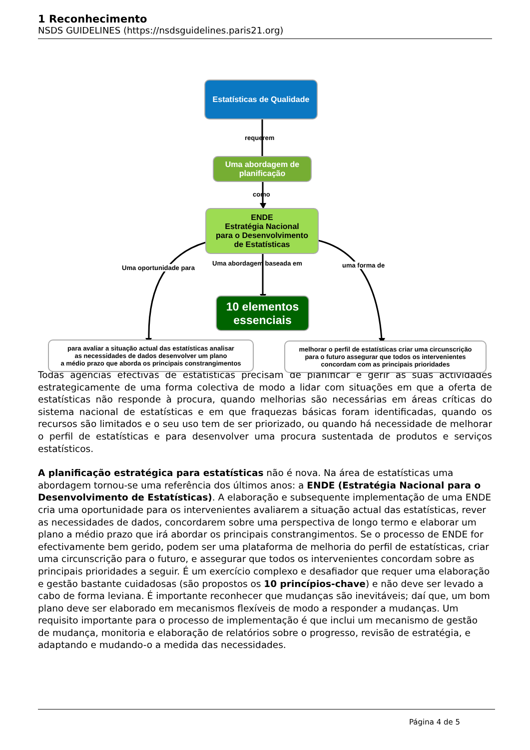1 Reconhecimento
NSDS GUIDELINES (https://nsdsguidelines.paris21.org)
Estatísticas de Qualidade
requerem
Uma abordagem de planificação
como
ENDE
Estratégia Nacional
para o Desenvolvimento
de Estatísticas
Uma oportunidade para
Uma abordagem baseada em uma forma de
10 elementos essenciais
para avaliar a situação actual das estatísticas analisar
as necessidades de dados desenvolver um plano
a médio prazo que aborda os principais constrangimentos
melhorar o perfil de estatísticas criar uma circunscrição
para o futuro assegurar que todos os intervenientes
concordam com as principais prioridades
Todas agências efectivas de estatísticas precisam de planificar e gerir as suas actividades estrategicamente de uma forma colectiva de modo a lidar com situações em que a oferta de estatísticas não responde à procura, quando melhorias são necessárias em áreas críticas do sistema nacional de estatísticas e em que fraquezas básicas foram identificadas, quando os recursos são limitados e o seu uso tem de ser priorizado, ou quando há necessidade de melhorar o perfil de estatísticas e para desenvolver uma procura sustentada de produtos e serviços estatísticos.
A planificação estratégica para estatísticas não é nova. Na área de estatísticas uma abordagem tornou-se uma referência dos últimos anos: a ENDE (Estratégia Nacional para o Desenvolvimento de Estatísticas). A elaboração e subsequente implementação de uma ENDE cria uma oportunidade para os intervenientes avaliarem a situação actual das estatísticas, rever as necessidades de dados, concordarem sobre uma perspectiva de longo termo e elaborar um plano a médio prazo que irá abordar os principais constrangimentos. Se o processo de ENDE for efectivamente bem gerido, podem ser uma plataforma de melhoria do perfil de estatísticas, criar uma circunscrição para o futuro, e assegurar que todos os intervenientes concordam sobre as principais prioridades a seguir. É um exercício complexo e desafiador que requer uma elaboração e gestão bastante cuidadosas (são propostos os 10 princípios-chave) e não deve ser levado a cabo de forma leviana. É importante reconhecer que mudanças são inevitáveis; daí que, um bom plano deve ser elaborado em mecanismos flexíveis de modo a responder a mudanças. Um requisito importante para o processo de implementação é que inclui um mecanismo de gestão de mudança, monitoria e elaboração de relatórios sobre o progresso, revisão de estratégia, e adaptando e mudando-o a medida das necessidades.
Página 4 de 5